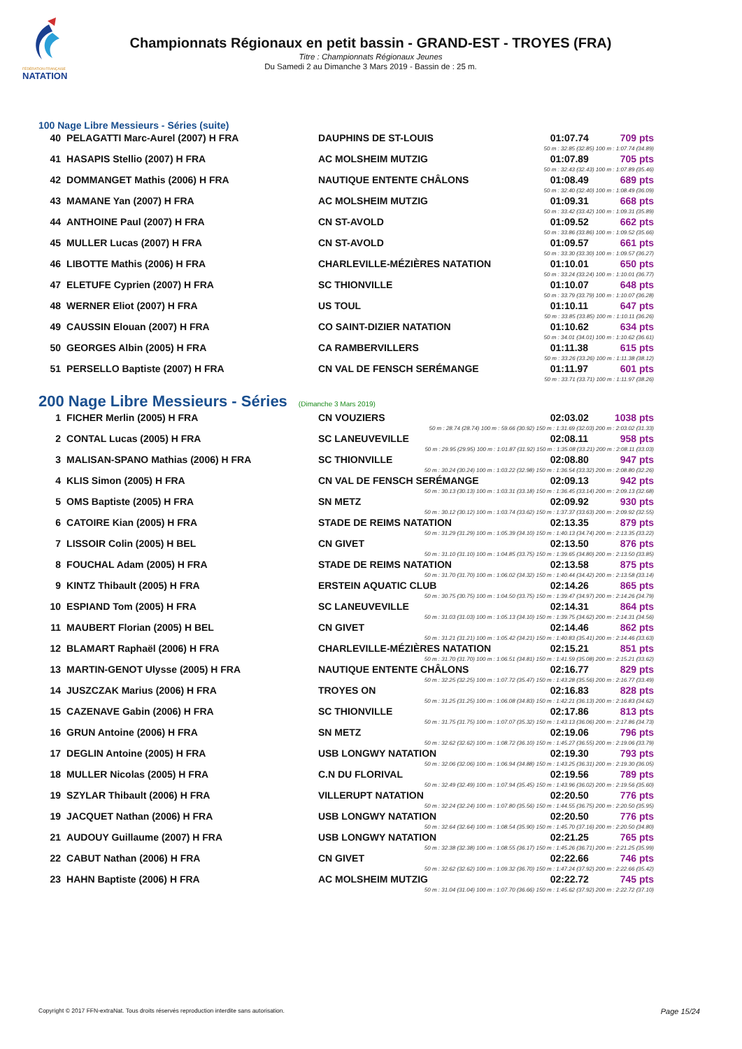FÉDÉRATION FRANÇAISE
NATATION
Championnats Régionaux en petit bassin - GRAND-EST - TROYES (FRA)
Titre : Championnats Régionaux Jeunes
Du Samedi 2 au Dimanche 3 Mars 2019 - Bassin de : 25 m.
100 Nage Libre Messieurs - Séries (suite)
| 40 | PELAGATTI Marc-Aurel (2007) H FRA | DAUPHINS DE ST-LOUIS | 01:07.74 | 709 pts |
| 50 m : 32.85 (32.85) 100 m : 1:07.74 (34.89) | | | | |
| 41 | HASAPIS Stellio (2007) H FRA | AC MOLSHEIM MUTZIG | 01:07.89 | 705 pts |
| 50 m : 32.43 (32.43) 100 m : 1:07.89 (35.46) | | | | |
| 42 | DOMMANGET Mathis (2006) H FRA | NAUTIQUE ENTENTE CHÂLONS | 01:08.49 | 689 pts |
| 50 m : 32.40 (32.40) 100 m : 1:08.49 (36.09) | | | | |
| 43 | MAMANE Yan (2007) H FRA | AC MOLSHEIM MUTZIG | 01:09.31 | 668 pts |
| 50 m : 33.42 (33.42) 100 m : 1:09.31 (35.89) | | | | |
| 44 | ANTHOINE Paul (2007) H FRA | CN ST-AVOLD | 01:09.52 | 662 pts |
| 50 m : 33.86 (33.86) 100 m : 1:09.52 (35.66) | | | | |
| 45 | MULLER Lucas (2007) H FRA | CN ST-AVOLD | 01:09.57 | 661 pts |
| 50 m : 33.30 (33.30) 100 m : 1:09.57 (36.27) | | | | |
| 46 | LIBOTTE Mathis (2006) H FRA | CHARLEVILLE-MÉZIÈRES NATATION | 01:10.01 | 650 pts |
| 50 m : 33.24 (33.24) 100 m : 1:10.01 (36.77) | | | | |
| 47 | ELETUFE Cyprien (2007) H FRA | SC THIONVILLE | 01:10.07 | 648 pts |
| 50 m : 33.79 (33.79) 100 m : 1:10.07 (36.28) | | | | |
| 48 | WERNER Eliot (2007) H FRA | US TOUL | 01:10.11 | 647 pts |
| 50 m : 33.85 (33.85) 100 m : 1:10.11 (36.26) | | | | |
| 49 | CAUSSIN Elouan (2007) H FRA | CO SAINT-DIZIER NATATION | 01:10.62 | 634 pts |
| 50 m : 34.01 (34.01) 100 m : 1:10.62 (36.61) | | | | |
| 50 | GEORGES Albin (2005) H FRA | CA RAMBERVILLERS | 01:11.38 | 615 pts |
| 50 m : 33.26 (33.26) 100 m : 1:11.38 (38.12) | | | | |
| 51 | PERSELLO Baptiste (2007) H FRA | CN VAL DE FENSCH SERÉMANGE | 01:11.97 | 601 pts |
| 50 m : 33.71 (33.71) 100 m : 1:11.97 (38.26) | | | | |
200 Nage Libre Messieurs - Séries (Dimanche 3 Mars 2019)
| 1 | FICHER Merlin (2005) H FRA | CN VOUZIERS | 02:03.02 | 1038 pts |
| 50 m : 28.74 (28.74) 100 m : 59.66 (30.92) 150 m : 1:31.69 (32.03) 200 m : 2:03.02 (31.33) | | | | |
| 2 | CONTAL Lucas (2005) H FRA | SC LANEUVEVILLE | 02:08.11 | 958 pts |
| 50 m : 29.95 (29.95) 100 m : 1:01.87 (31.92) 150 m : 1:35.08 (33.21) 200 m : 2:08.11 (33.03) | | | | |
| 3 | MALISAN-SPANO Mathias (2006) H FRA | SC THIONVILLE | 02:08.80 | 947 pts |
| 50 m : 30.24 (30.24) 100 m : 1:03.22 (32.98) 150 m : 1:36.54 (33.32) 200 m : 2:08.80 (32.26) | | | | |
| 4 | KLIS Simon (2005) H FRA | CN VAL DE FENSCH SERÉMANGE | 02:09.13 | 942 pts |
| 50 m : 30.13 (30.13) 100 m : 1:03.31 (33.18) 150 m : 1:36.45 (33.14) 200 m : 2:09.13 (32.68) | | | | |
| 5 | OMS Baptiste (2005) H FRA | SN METZ | 02:09.92 | 930 pts |
| 50 m : 30.12 (30.12) 100 m : 1:03.74 (33.62) 150 m : 1:37.37 (33.63) 200 m : 2:09.92 (32.55) | | | | |
| 6 | CATOIRE Kian (2005) H FRA | STADE DE REIMS NATATION | 02:13.35 | 879 pts |
| 50 m : 31.29 (31.29) 100 m : 1:05.39 (34.10) 150 m : 1:40.13 (34.74) 200 m : 2:13.35 (33.22) | | | | |
| 7 | LISSOIR Colin (2005) H BEL | CN GIVET | 02:13.50 | 876 pts |
| 50 m : 31.10 (31.10) 100 m : 1:04.85 (33.75) 150 m : 1:39.65 (34.80) 200 m : 2:13.50 (33.85) | | | | |
| 8 | FOUCHAL Adam (2005) H FRA | STADE DE REIMS NATATION | 02:13.58 | 875 pts |
| 50 m : 31.70 (31.70) 100 m : 1:06.02 (34.32) 150 m : 1:40.44 (34.42) 200 m : 2:13.58 (33.14) | | | | |
| 9 | KINTZ Thibault (2005) H FRA | ERSTEIN AQUATIC CLUB | 02:14.26 | 865 pts |
| 50 m : 30.75 (30.75) 100 m : 1:04.50 (33.75) 150 m : 1:39.47 (34.97) 200 m : 2:14.26 (34.79) | | | | |
| 10 | ESPIAND Tom (2005) H FRA | SC LANEUVEVILLE | 02:14.31 | 864 pts |
| 50 m : 31.03 (31.03) 100 m : 1:05.13 (34.10) 150 m : 1:39.75 (34.62) 200 m : 2:14.31 (34.56) | | | | |
| 11 | MAUBERT Florian (2005) H BEL | CN GIVET | 02:14.46 | 862 pts |
| 50 m : 31.21 (31.21) 100 m : 1:05.42 (34.21) 150 m : 1:40.83 (35.41) 200 m : 2:14.46 (33.63) | | | | |
| 12 | BLAMART Raphaël (2006) H FRA | CHARLEVILLE-MÉZIÈRES NATATION | 02:15.21 | 851 pts |
| 50 m : 31.70 (31.70) 100 m : 1:06.51 (34.81) 150 m : 1:41.59 (35.08) 200 m : 2:15.21 (33.62) | | | | |
| 13 | MARTIN-GENOT Ulysse (2005) H FRA | NAUTIQUE ENTENTE CHÂLONS | 02:16.77 | 829 pts |
| 50 m : 32.25 (32.25) 100 m : 1:07.72 (35.47) 150 m : 1:43.28 (35.56) 200 m : 2:16.77 (33.49) | | | | |
| 14 | JUSZCZAK Marius (2006) H FRA | TROYES ON | 02:16.83 | 828 pts |
| 50 m : 31.25 (31.25) 100 m : 1:06.08 (34.83) 150 m : 1:42.21 (36.13) 200 m : 2:16.83 (34.62) | | | | |
| 15 | CAZENAVE Gabin (2006) H FRA | SC THIONVILLE | 02:17.86 | 813 pts |
| 50 m : 31.75 (31.75) 100 m : 1:07.07 (35.32) 150 m : 1:43.13 (36.06) 200 m : 2:17.86 (34.73) | | | | |
| 16 | GRUN Antoine (2006) H FRA | SN METZ | 02:19.06 | 796 pts |
| 50 m : 32.62 (32.62) 100 m : 1:08.72 (36.10) 150 m : 1:45.27 (36.55) 200 m : 2:19.06 (33.79) | | | | |
| 17 | DEGLIN Antoine (2005) H FRA | USB LONGWY NATATION | 02:19.30 | 793 pts |
| 50 m : 32.06 (32.06) 100 m : 1:06.94 (34.88) 150 m : 1:43.25 (36.31) 200 m : 2:19.30 (36.05) | | | | |
| 18 | MULLER Nicolas (2005) H FRA | C.N DU FLORIVAL | 02:19.56 | 789 pts |
| 50 m : 32.49 (32.49) 100 m : 1:07.94 (35.45) 150 m : 1:43.96 (36.02) 200 m : 2:19.56 (35.60) | | | | |
| 19 | SZYLAR Thibault (2006) H FRA | VILLERUPT NATATION | 02:20.50 | 776 pts |
| 50 m : 32.24 (32.24) 100 m : 1:07.80 (35.56) 150 m : 1:44.55 (36.75) 200 m : 2:20.50 (35.95) | | | | |
| 19 | JACQUET Nathan (2006) H FRA | USB LONGWY NATATION | 02:20.50 | 776 pts |
| 50 m : 32.64 (32.64) 100 m : 1:08.54 (35.90) 150 m : 1:45.70 (37.16) 200 m : 2:20.50 (34.80) | | | | |
| 21 | AUDOUY Guillaume (2007) H FRA | USB LONGWY NATATION | 02:21.25 | 765 pts |
| 50 m : 32.38 (32.38) 100 m : 1:08.55 (36.17) 150 m : 1:45.26 (36.71) 200 m : 2:21.25 (35.99) | | | | |
| 22 | CABUT Nathan (2006) H FRA | CN GIVET | 02:22.66 | 746 pts |
| 50 m : 32.62 (32.62) 100 m : 1:09.32 (36.70) 150 m : 1:47.24 (37.92) 200 m : 2:22.66 (35.42) | | | | |
| 23 | HAHN Baptiste (2006) H FRA | AC MOLSHEIM MUTZIG | 02:22.72 | 745 pts |
| 50 m : 31.04 (31.04) 100 m : 1:07.70 (36.66) 150 m : 1:45.62 (37.92) 200 m : 2:22.72 (37.10) | | | | |
Copyright © 2017 FFN-extraNat. Tous droits réservés reproduction interdite sans autorisation. Page 15/24